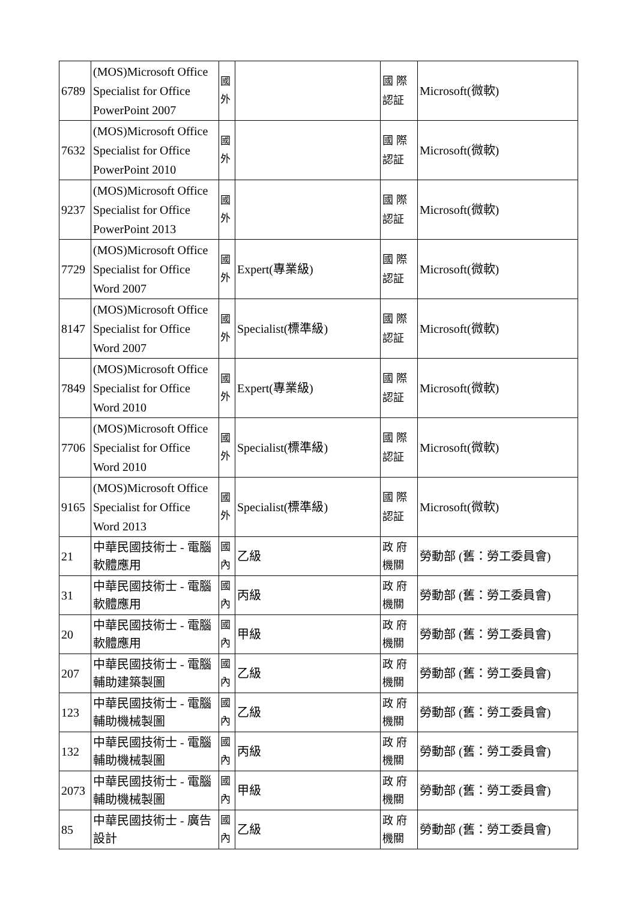| 6789 | (MOS)Microsoft Office Specialist for Office PowerPoint 2007 | 國外 | | 國 際 認証 | Microsoft(微軟) |
| 7632 | (MOS)Microsoft Office Specialist for Office PowerPoint 2010 | 國外 | | 國 際 認証 | Microsoft(微軟) |
| 9237 | (MOS)Microsoft Office Specialist for Office PowerPoint 2013 | 國外 | | 國 際 認証 | Microsoft(微軟) |
| 7729 | (MOS)Microsoft Office Specialist for Office Word 2007 | 國外 | Expert(專業級) | 國 際 認証 | Microsoft(微軟) |
| 8147 | (MOS)Microsoft Office Specialist for Office Word 2007 | 國外 | Specialist(標準級) | 國 際 認証 | Microsoft(微軟) |
| 7849 | (MOS)Microsoft Office Specialist for Office Word 2010 | 國外 | Expert(專業級) | 國 際 認証 | Microsoft(微軟) |
| 7706 | (MOS)Microsoft Office Specialist for Office Word 2010 | 國外 | Specialist(標準級) | 國 際 認証 | Microsoft(微軟) |
| 9165 | (MOS)Microsoft Office Specialist for Office Word 2013 | 國外 | Specialist(標準級) | 國 際 認証 | Microsoft(微軟) |
| 21 | 中華民國技術士 - 電腦軟體應用 | 國內 | 乙級 | 政 府 機關 | 勞動部 (舊：勞工委員會) |
| 31 | 中華民國技術士 - 電腦軟體應用 | 國內 | 丙級 | 政 府 機關 | 勞動部 (舊：勞工委員會) |
| 20 | 中華民國技術士 - 電腦軟體應用 | 國內 | 甲級 | 政 府 機關 | 勞動部 (舊：勞工委員會) |
| 207 | 中華民國技術士 - 電腦輔助建築製圖 | 國內 | 乙級 | 政 府 機關 | 勞動部 (舊：勞工委員會) |
| 123 | 中華民國技術士 - 電腦輔助機械製圖 | 國內 | 乙級 | 政 府 機關 | 勞動部 (舊：勞工委員會) |
| 132 | 中華民國技術士 - 電腦輔助機械製圖 | 國內 | 丙級 | 政 府 機關 | 勞動部 (舊：勞工委員會) |
| 2073 | 中華民國技術士 - 電腦輔助機械製圖 | 國內 | 甲級 | 政 府 機關 | 勞動部 (舊：勞工委員會) |
| 85 | 中華民國技術士 - 廣告設計 | 國內 | 乙級 | 政 府 機關 | 勞動部 (舊：勞工委員會) |